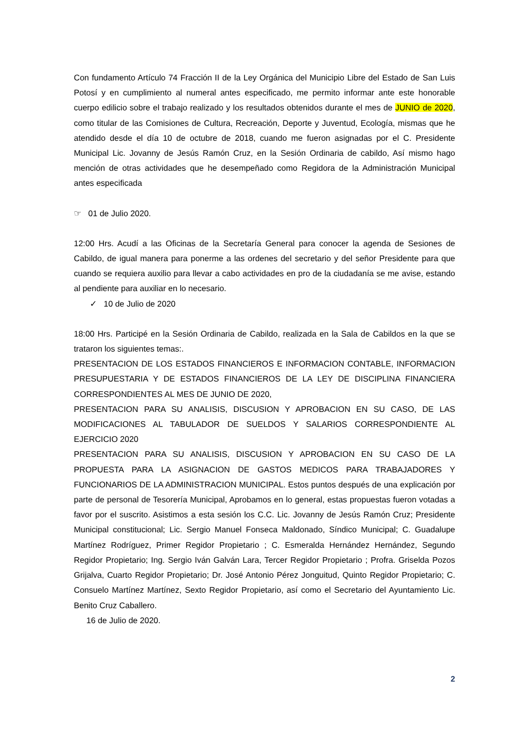Con fundamento Artículo 74 Fracción II de la Ley Orgánica del Municipio Libre del Estado de San Luis Potosí y en cumplimiento al numeral antes especificado, me permito informar ante este honorable cuerpo edilicio sobre el trabajo realizado y los resultados obtenidos durante el mes de JUNIO de 2020, como titular de las Comisiones de Cultura, Recreación, Deporte y Juventud, Ecología, mismas que he atendido desde el día 10 de octubre de 2018, cuando me fueron asignadas por el C. Presidente Municipal Lic. Jovanny de Jesús Ramón Cruz, en la Sesión Ordinaria de cabildo, Así mismo hago mención de otras actividades que he desempeñado como Regidora de la Administración Municipal antes especificada
☞ 01 de Julio 2020.
12:00 Hrs. Acudí a las Oficinas de la Secretaría General para conocer la agenda de Sesiones de Cabildo, de igual manera para ponerme a las ordenes del secretario y del señor Presidente para que cuando se requiera auxilio para llevar a cabo actividades en pro de la ciudadanía se me avise, estando al pendiente para auxiliar en lo necesario.
✓ 10 de Julio de 2020
18:00 Hrs. Participé en la Sesión Ordinaria de Cabildo, realizada en la Sala de Cabildos en la que se trataron los siguientes temas:.
PRESENTACION DE LOS ESTADOS FINANCIEROS E INFORMACION CONTABLE, INFORMACION PRESUPUESTARIA Y DE ESTADOS FINANCIEROS DE LA LEY DE DISCIPLINA FINANCIERA CORRESPONDIENTES AL MES DE JUNIO DE 2020,
PRESENTACION PARA SU ANALISIS, DISCUSION Y APROBACION EN SU CASO, DE LAS MODIFICACIONES AL TABULADOR DE SUELDOS Y SALARIOS CORRESPONDIENTE AL EJERCICIO 2020
PRESENTACION PARA SU ANALISIS, DISCUSION Y APROBACION EN SU CASO DE LA PROPUESTA PARA LA ASIGNACION DE GASTOS MEDICOS PARA TRABAJADORES Y FUNCIONARIOS DE LA ADMINISTRACION MUNICIPAL. Estos puntos después de una explicación por parte de personal de Tesorería Municipal, Aprobamos en lo general, estas propuestas fueron votadas a favor por el suscrito. Asistimos a esta sesión los C.C. Lic. Jovanny de Jesús Ramón Cruz; Presidente Municipal constitucional; Lic. Sergio Manuel Fonseca Maldonado, Síndico Municipal; C. Guadalupe Martínez Rodríguez, Primer Regidor Propietario ; C. Esmeralda Hernández Hernández, Segundo Regidor Propietario; Ing. Sergio Iván Galván Lara, Tercer Regidor Propietario ; Profra. Griselda Pozos Grijalva, Cuarto Regidor Propietario; Dr. José Antonio Pérez Jonguitud, Quinto Regidor Propietario; C. Consuelo Martínez Martínez, Sexto Regidor Propietario, así como el Secretario del Ayuntamiento Lic. Benito Cruz Caballero.
16 de Julio de 2020.
2